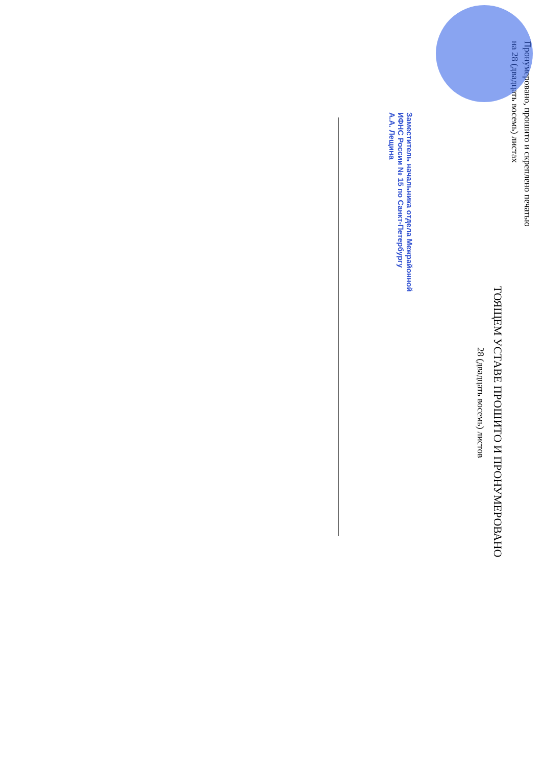Пронумеровано, прошито и скреплено печатью
на 28 (двадцать восемь) листах
ТОЯЩЕМ УСТАВЕ ПРОШИТО И ПРОНУМЕРОВАНО
28 (двадцать восемь) листов
Заместитель начальника отдела Межрайонной
ИФНС России № 15 по Санкт-Петербургу
А.А. Лещина